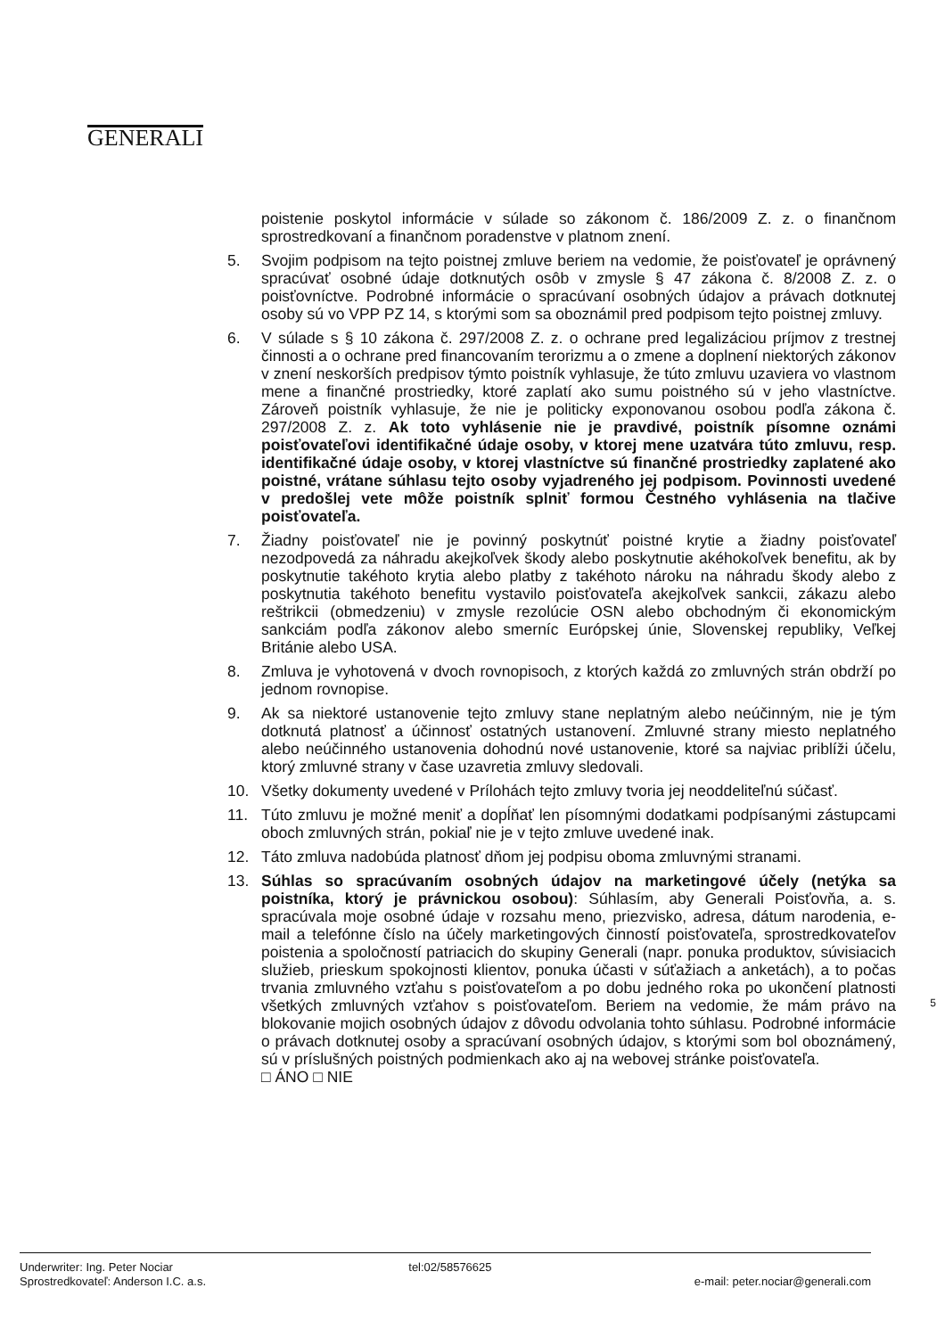GENERALI
poistenie poskytol informácie v súlade so zákonom č. 186/2009 Z. z. o finančnom sprostredkovaní a finančnom poradenstve v platnom znení.
5. Svojim podpisom na tejto poistnej zmluve beriem na vedomie, že poisťovateľ je oprávnený spracúvať osobné údaje dotknutých osôb v zmysle § 47 zákona č. 8/2008 Z. z. o poisťovníctve. Podrobné informácie o spracúvaní osobných údajov a právach dotknutej osoby sú vo VPP PZ 14, s ktorými som sa oboznámil pred podpisom tejto poistnej zmluvy.
6. V súlade s § 10 zákona č. 297/2008 Z. z. o ochrane pred legalizáciou príjmov z trestnej činnosti a o ochrane pred financovaním terorizmu a o zmene a doplnení niektorých zákonov v znení neskorších predpisov týmto poistník vyhlasuje, že túto zmluvu uzaviera vo vlastnom mene a finančné prostriedky, ktoré zaplatí ako sumu poistného sú v jeho vlastníctve. Zároveň poistník vyhlasuje, že nie je politicky exponovanou osobou podľa zákona č. 297/2008 Z. z. Ak toto vyhlásenie nie je pravdivé, poistník písomne oznámi poisťovateľovi identifikačné údaje osoby, v ktorej mene uzatvára túto zmluvu, resp. identifikačné údaje osoby, v ktorej vlastníctve sú finančné prostriedky zaplatené ako poistné, vrátane súhlasu tejto osoby vyjadreného jej podpisom. Povinnosti uvedené v predošlej vete môže poistník splniť formou Čestného vyhlásenia na tlačive poisťovateľa.
7. Žiadny poisťovateľ nie je povinný poskytnúť poistné krytie a žiadny poisťovateľ nezodpovedá za náhradu akejkoľvek škody alebo poskytnutie akéhokoľvek benefitu, ak by poskytnutie takéhoto krytia alebo platby z takéhoto nároku na náhradu škody alebo z poskytnutia takéhoto benefitu vystavilo poisťovateľa akejkoľvek sankcii, zákazu alebo reštrikcii (obmedzeniu) v zmysle rezolúcie OSN alebo obchodným či ekonomickým sankciám podľa zákonov alebo smerníc Európskej únie, Slovenskej republiky, Veľkej Británie alebo USA.
8. Zmluva je vyhotovená v dvoch rovnopisoch, z ktorých každá zo zmluvných strán obdrží po jednom rovnopise.
9. Ak sa niektoré ustanovenie tejto zmluvy stane neplatným alebo neúčinným, nie je tým dotknutá platnosť a účinnosť ostatných ustanovení. Zmluvné strany miesto neplatného alebo neúčinného ustanovenia dohodnú nové ustanovenie, ktoré sa najviac priblíži účelu, ktorý zmluvné strany v čase uzavretia zmluvy sledovali.
10. Všetky dokumenty uvedené v Prílohách tejto zmluvy tvoria jej neoddeliteľnú súčasť.
11. Túto zmluvu je možné meniť a dopĺňať len písomnými dodatkami podpísanými zástupcami oboch zmluvných strán, pokiaľ nie je v tejto zmluve uvedené inak.
12. Táto zmluva nadobúda platnosť dňom jej podpisu oboma zmluvnými stranami.
13. Súhlas so spracúvaním osobných údajov na marketingové účely (netýka sa poistníka, ktorý je právnickou osobou): Súhlasím, aby Generali Poisťovňa, a. s. spracúvala moje osobné údaje v rozsahu meno, priezvisko, adresa, dátum narodenia, e-mail a telefónne číslo na účely marketingových činností poisťovateľa, sprostredkovateľov poistenia a spoločností patriacich do skupiny Generali (napr. ponuka produktov, súvisiacich služieb, prieskum spokojnosti klientov, ponuka účasti v súťažiach a anketách), a to počas trvania zmluvného vzťahu s poisťovateľom a po dobu jedného roka po ukončení platnosti všetkých zmluvných vzťahov s poisťovateľom. Beriem na vedomie, že mám právo na blokovanie mojich osobných údajov z dôvodu odvolania tohto súhlasu. Podrobné informácie o právach dotknutej osoby a spracúvaní osobných údajov, s ktorými som bol oboznámený, sú v príslušných poistných podmienkach ako aj na webovej stránke poisťovateľa.
□ ÁNO □ NIE
5
Underwriter: Ing. Peter Nociar
Sprostredkovateľ: Anderson I.C. a.s.
tel:02/58576625
e-mail: peter.nociar@generali.com